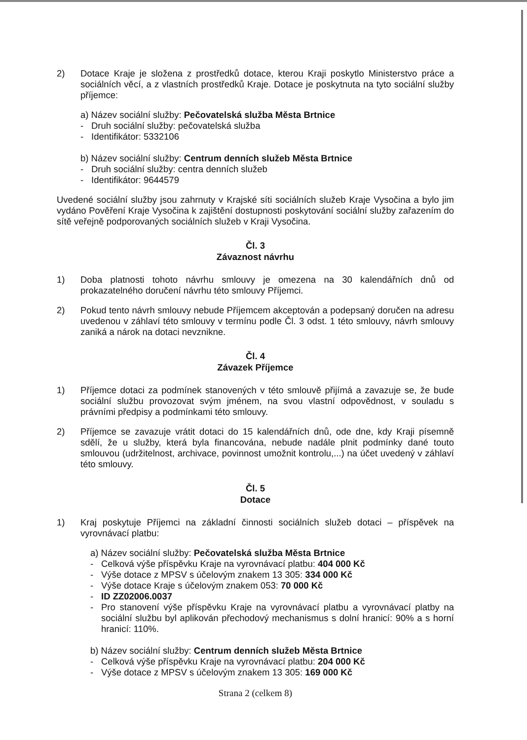2) Dotace Kraje je složena z prostředků dotace, kterou Kraji poskytlo Ministerstvo práce a sociálních věcí, a z vlastních prostředků Kraje. Dotace je poskytnuta na tyto sociální služby příjemce:
a) Název sociální služby: Pečovatelská služba Města Brtnice
- Druh sociální služby: pečovatelská služba
- Identifikátor: 5332106
b) Název sociální služby: Centrum denních služeb Města Brtnice
- Druh sociální služby: centra denních služeb
- Identifikátor: 9644579
Uvedené sociální služby jsou zahrnuty v Krajské síti sociálních služeb Kraje Vysočina a bylo jim vydáno Pověření Kraje Vysočina k zajištění dostupnosti poskytování sociální služby zařazením do sítě veřejně podporovaných sociálních služeb v Kraji Vysočina.
Čl. 3
Závaznost návrhu
1) Doba platnosti tohoto návrhu smlouvy je omezena na 30 kalendářních dnů od prokazatelného doručení návrhu této smlouvy Příjemci.
2) Pokud tento návrh smlouvy nebude Příjemcem akceptován a podepsaný doručen na adresu uvedenou v záhlaví této smlouvy v termínu podle Čl. 3 odst. 1 této smlouvy, návrh smlouvy zaniká a nárok na dotaci nevznikne.
Čl. 4
Závazek Příjemce
1) Příjemce dotaci za podmínek stanovených v této smlouvě přijímá a zavazuje se, že bude sociální službu provozovat svým jménem, na svou vlastní odpovědnost, v souladu s právními předpisy a podmínkami této smlouvy.
2) Příjemce se zavazuje vrátit dotaci do 15 kalendářních dnů, ode dne, kdy Kraji písemně sdělí, že u služby, která byla financována, nebude nadále plnit podmínky dané touto smlouvou (udržitelnost, archivace, povinnost umožnit kontrolu,...) na účet uvedený v záhlaví této smlouvy.
Čl. 5
Dotace
1) Kraj poskytuje Příjemci na základní činnosti sociálních služeb dotaci – příspěvek na vyrovnávací platbu:
a) Název sociální služby: Pečovatelská služba Města Brtnice
- Celková výše příspěvku Kraje na vyrovnávací platbu: 404 000 Kč
- Výše dotace z MPSV s účelovým znakem 13 305: 334 000 Kč
- Výše dotace Kraje s účelovým znakem 053: 70 000 Kč
- ID ZZ02006.0037
- Pro stanovení výše příspěvku Kraje na vyrovnávací platbu a vyrovnávací platby na sociální službu byl aplikován přechodový mechanismus s dolní hranicí: 90% a s horní hranicí: 110%.
b) Název sociální služby: Centrum denních služeb Města Brtnice
- Celková výše příspěvku Kraje na vyrovnávací platbu: 204 000 Kč
- Výše dotace z MPSV s účelovým znakem 13 305: 169 000 Kč
Strana 2 (celkem 8)